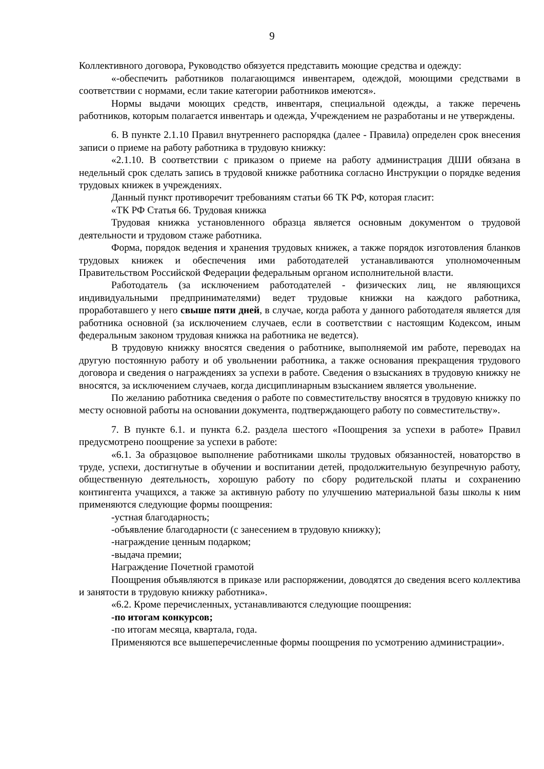9
Коллективного договора, Руководство обязуется представить моющие средства и одежду:
«-обеспечить работников полагающимся инвентарем, одеждой, моющими средствами в соответствии с нормами, если такие категории работников имеются».
Нормы выдачи моющих средств, инвентаря, специальной одежды, а также перечень работников, которым полагается инвентарь и одежда, Учреждением не разработаны и не утверждены.
6. В пункте 2.1.10 Правил внутреннего распорядка (далее - Правила) определен срок внесения записи о приеме на работу работника в трудовую книжку:
«2.1.10. В соответствии с приказом о приеме на работу администрация ДШИ обязана в недельный срок сделать запись в трудовой книжке работника согласно Инструкции о порядке ведения трудовых книжек в учреждениях.
Данный пункт противоречит требованиям статьи 66 ТК РФ, которая гласит:
«ТК РФ Статья 66. Трудовая книжка
Трудовая книжка установленного образца является основным документом о трудовой деятельности и трудовом стаже работника.
Форма, порядок ведения и хранения трудовых книжек, а также порядок изготовления бланков трудовых книжек и обеспечения ими работодателей устанавливаются уполномоченным Правительством Российской Федерации федеральным органом исполнительной власти.
Работодатель (за исключением работодателей - физических лиц, не являющихся индивидуальными предпринимателями) ведет трудовые книжки на каждого работника, проработавшего у него свыше пяти дней, в случае, когда работа у данного работодателя является для работника основной (за исключением случаев, если в соответствии с настоящим Кодексом, иным федеральным законом трудовая книжка на работника не ведется).
В трудовую книжку вносятся сведения о работнике, выполняемой им работе, переводах на другую постоянную работу и об увольнении работника, а также основания прекращения трудового договора и сведения о награждениях за успехи в работе. Сведения о взысканиях в трудовую книжку не вносятся, за исключением случаев, когда дисциплинарным взысканием является увольнение.
По желанию работника сведения о работе по совместительству вносятся в трудовую книжку по месту основной работы на основании документа, подтверждающего работу по совместительству».
7. В пункте 6.1. и пункта 6.2. раздела шестого «Поощрения за успехи в работе» Правил предусмотрено поощрение за успехи в работе:
«6.1. За образцовое выполнение работниками школы трудовых обязанностей, новаторство в труде, успехи, достигнутые в обучении и воспитании детей, продолжительную безупречную работу, общественную деятельность, хорошую работу по сбору родительской платы и сохранению контингента учащихся, а также за активную работу по улучшению материальной базы школы к ним применяются следующие формы поощрения:
-устная благодарность;
-объявление благодарности (с занесением в трудовую книжку);
-награждение ценным подарком;
-выдача премии;
Награждение Почетной грамотой
Поощрения объявляются в приказе или распоряжении, доводятся до сведения всего коллектива и занятости в трудовую книжку работника».
«6.2. Кроме перечисленных, устанавливаются следующие поощрения:
-по итогам конкурсов;
-по итогам месяца, квартала, года.
Применяются все вышеперечисленные формы поощрения по усмотрению администрации».